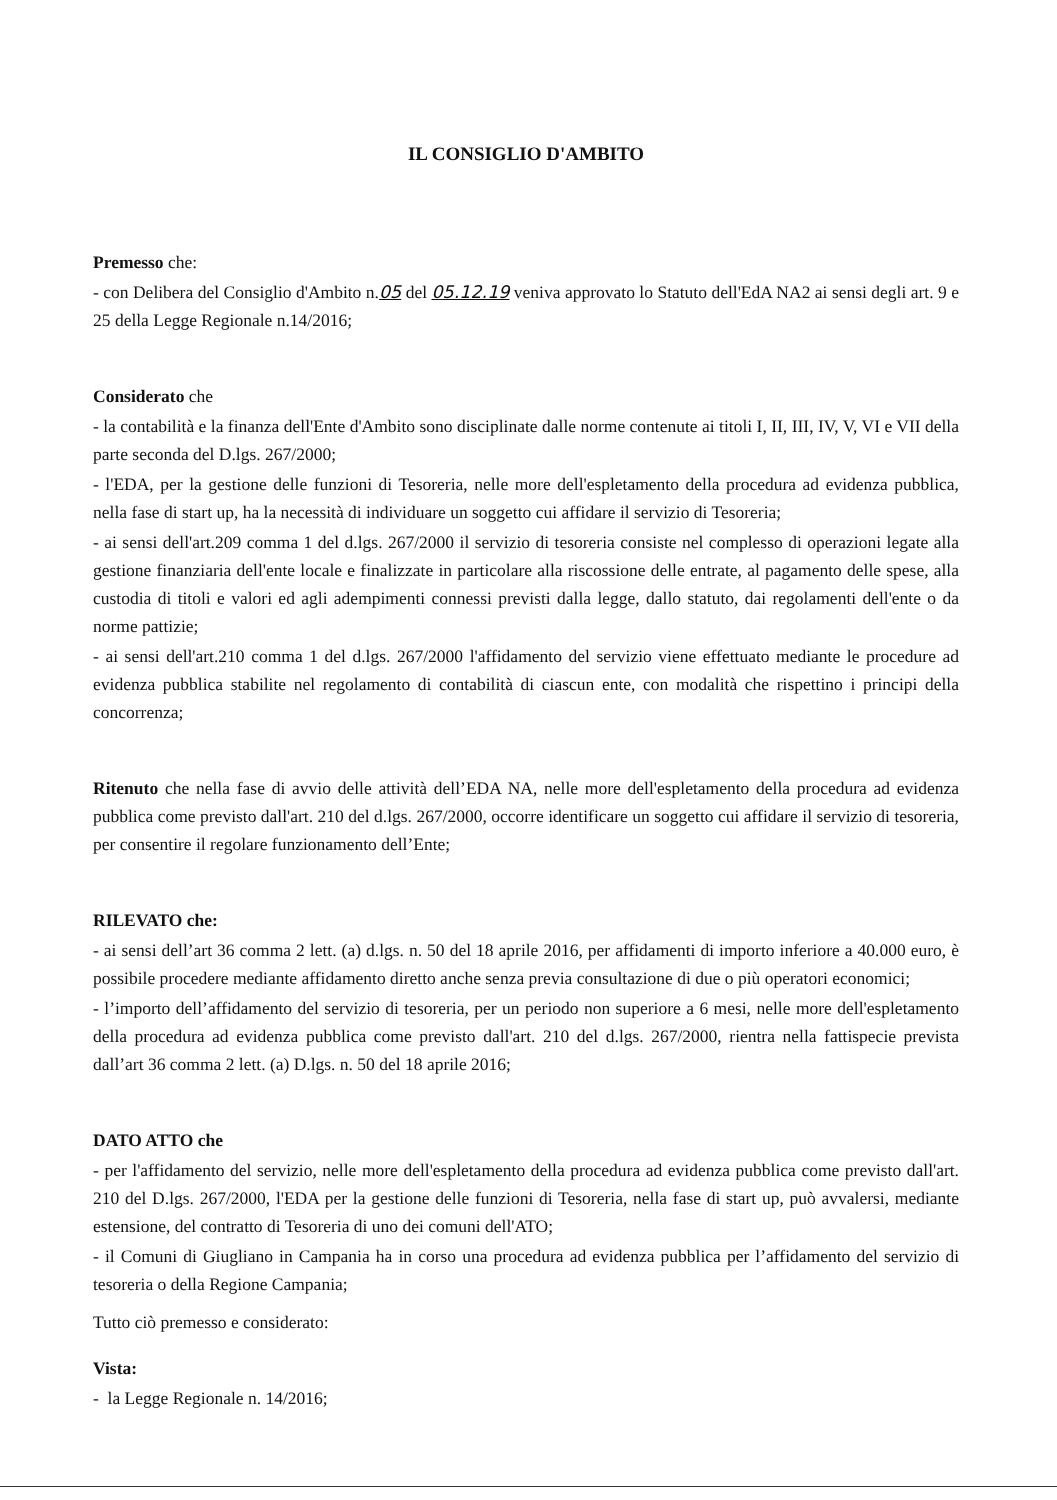IL CONSIGLIO D'AMBITO
Premesso che:
- con Delibera del Consiglio d'Ambito n.05 del 05.12.19 veniva approvato lo Statuto dell'EdA NA2 ai sensi degli art. 9 e 25 della Legge Regionale n.14/2016;
Considerato che
- la contabilità e la finanza dell'Ente d'Ambito sono disciplinate dalle norme contenute ai titoli I, II, III, IV, V, VI e VII della parte seconda del D.lgs. 267/2000;
- l'EDA, per la gestione delle funzioni di Tesoreria, nelle more dell'espletamento della procedura ad evidenza pubblica, nella fase di start up, ha la necessità di individuare un soggetto cui affidare il servizio di Tesoreria;
- ai sensi dell'art.209 comma 1 del d.lgs. 267/2000 il servizio di tesoreria consiste nel complesso di operazioni legate alla gestione finanziaria dell'ente locale e finalizzate in particolare alla riscossione delle entrate, al pagamento delle spese, alla custodia di titoli e valori ed agli adempimenti connessi previsti dalla legge, dallo statuto, dai regolamenti dell'ente o da norme pattizie;
- ai sensi dell'art.210 comma 1 del d.lgs. 267/2000 l'affidamento del servizio viene effettuato mediante le procedure ad evidenza pubblica stabilite nel regolamento di contabilità di ciascun ente, con modalità che rispettino i principi della concorrenza;
Ritenuto che nella fase di avvio delle attività dell’EDA NA, nelle more dell'espletamento della procedura ad evidenza pubblica come previsto dall'art. 210 del d.lgs. 267/2000, occorre identificare un soggetto cui affidare il servizio di tesoreria, per consentire il regolare funzionamento dell’Ente;
RILEVATO che:
- ai sensi dell’art 36 comma 2 lett. (a) d.lgs. n. 50 del 18 aprile 2016, per affidamenti di importo inferiore a 40.000 euro, è possibile procedere mediante affidamento diretto anche senza previa consultazione di due o più operatori economici;
- l’importo dell’affidamento del servizio di tesoreria, per un periodo non superiore a 6 mesi, nelle more dell'espletamento della procedura ad evidenza pubblica come previsto dall'art. 210 del d.lgs. 267/2000, rientra nella fattispecie prevista dall’art 36 comma 2 lett. (a) D.lgs. n. 50 del 18 aprile 2016;
DATO ATTO che
- per l'affidamento del servizio, nelle more dell'espletamento della procedura ad evidenza pubblica come previsto dall'art. 210 del D.lgs. 267/2000, l'EDA per la gestione delle funzioni di Tesoreria, nella fase di start up, può avvalersi, mediante estensione, del contratto di Tesoreria di uno dei comuni dell'ATO;
- il Comuni di Giugliano in Campania ha in corso una procedura ad evidenza pubblica per l’affidamento del servizio di tesoreria o della Regione Campania;
Tutto ciò premesso e considerato:
Vista:
- la Legge Regionale n. 14/2016;